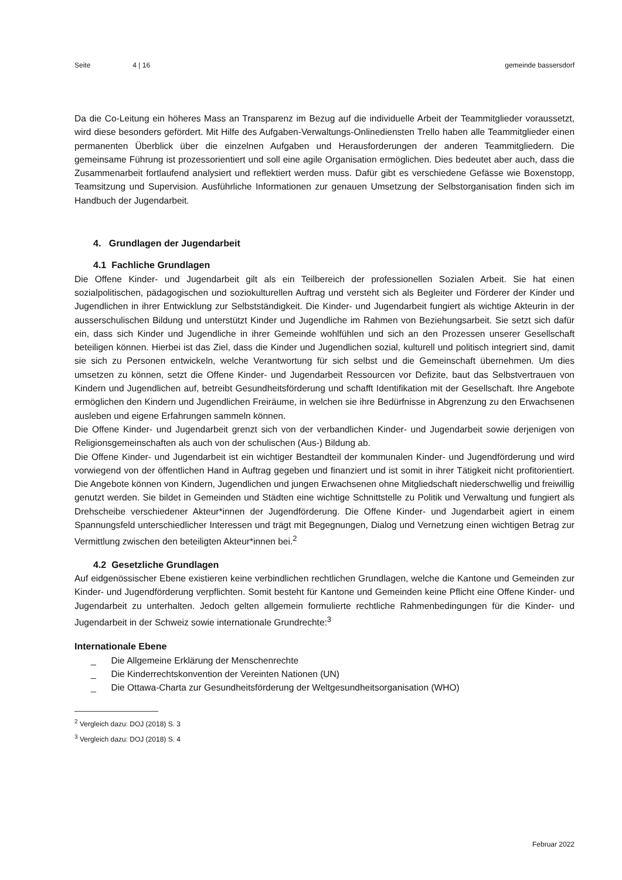Seite 4 | 16 gemeinde bassersdorf
Da die Co-Leitung ein höheres Mass an Transparenz im Bezug auf die individuelle Arbeit der Teammitglieder voraussetzt, wird diese besonders gefördert. Mit Hilfe des Aufgaben-Verwaltungs-Onlinediensten Trello haben alle Teammitglieder einen permanenten Überblick über die einzelnen Aufgaben und Herausforderungen der anderen Teammitgliedern. Die gemeinsame Führung ist prozessorientiert und soll eine agile Organisation ermöglichen. Dies bedeutet aber auch, dass die Zusammenarbeit fortlaufend analysiert und reflektiert werden muss. Dafür gibt es verschiedene Gefässe wie Boxenstopp, Teamsitzung und Supervision. Ausführliche Informationen zur genauen Umsetzung der Selbstorganisation finden sich im Handbuch der Jugendarbeit.
4. Grundlagen der Jugendarbeit
4.1 Fachliche Grundlagen
Die Offene Kinder- und Jugendarbeit gilt als ein Teilbereich der professionellen Sozialen Arbeit. Sie hat einen sozialpolitischen, pädagogischen und soziokulturellen Auftrag und versteht sich als Begleiter und Förderer der Kinder und Jugendlichen in ihrer Entwicklung zur Selbstständigkeit. Die Kinder- und Jugendarbeit fungiert als wichtige Akteurin in der ausserschulischen Bildung und unterstützt Kinder und Jugendliche im Rahmen von Beziehungsarbeit. Sie setzt sich dafür ein, dass sich Kinder und Jugendliche in ihrer Gemeinde wohlfühlen und sich an den Prozessen unserer Gesellschaft beteiligen können. Hierbei ist das Ziel, dass die Kinder und Jugendlichen sozial, kulturell und politisch integriert sind, damit sie sich zu Personen entwickeln, welche Verantwortung für sich selbst und die Gemeinschaft übernehmen. Um dies umsetzen zu können, setzt die Offene Kinder- und Jugendarbeit Ressourcen vor Defizite, baut das Selbstvertrauen von Kindern und Jugendlichen auf, betreibt Gesundheitsförderung und schafft Identifikation mit der Gesellschaft. Ihre Angebote ermöglichen den Kindern und Jugendlichen Freiräume, in welchen sie ihre Bedürfnisse in Abgrenzung zu den Erwachsenen ausleben und eigene Erfahrungen sammeln können.
Die Offene Kinder- und Jugendarbeit grenzt sich von der verbandlichen Kinder- und Jugendarbeit sowie derjenigen von Religionsgemeinschaften als auch von der schulischen (Aus-) Bildung ab.
Die Offene Kinder- und Jugendarbeit ist ein wichtiger Bestandteil der kommunalen Kinder- und Jugendförderung und wird vorwiegend von der öffentlichen Hand in Auftrag gegeben und finanziert und ist somit in ihrer Tätigkeit nicht profitorientiert. Die Angebote können von Kindern, Jugendlichen und jungen Erwachsenen ohne Mitgliedschaft niederschwellig und freiwillig genutzt werden. Sie bildet in Gemeinden und Städten eine wichtige Schnittstelle zu Politik und Verwaltung und fungiert als Drehscheibe verschiedener Akteur*innen der Jugendförderung. Die Offene Kinder- und Jugendarbeit agiert in einem Spannungsfeld unterschiedlicher Interessen und trägt mit Begegnungen, Dialog und Vernetzung einen wichtigen Betrag zur Vermittlung zwischen den beteiligten Akteur*innen bei.<sup>2</sup>
4.2 Gesetzliche Grundlagen
Auf eidgenössischer Ebene existieren keine verbindlichen rechtlichen Grundlagen, welche die Kantone und Gemeinden zur Kinder- und Jugendförderung verpflichten. Somit besteht für Kantone und Gemeinden keine Pflicht eine Offene Kinder- und Jugendarbeit zu unterhalten. Jedoch gelten allgemein formulierte rechtliche Rahmenbedingungen für die Kinder- und Jugendarbeit in der Schweiz sowie internationale Grundrechte:<sup>3</sup>
Internationale Ebene
_ Die Allgemeine Erklärung der Menschenrechte
_ Die Kinderrechtskonvention der Vereinten Nationen (UN)
_ Die Ottawa-Charta zur Gesundheitsförderung der Weltgesundheitsorganisation (WHO)
<sup>2</sup> Vergleich dazu: DOJ (2018) S. 3
<sup>3</sup> Vergleich dazu: DOJ (2018) S. 4
Februar 2022